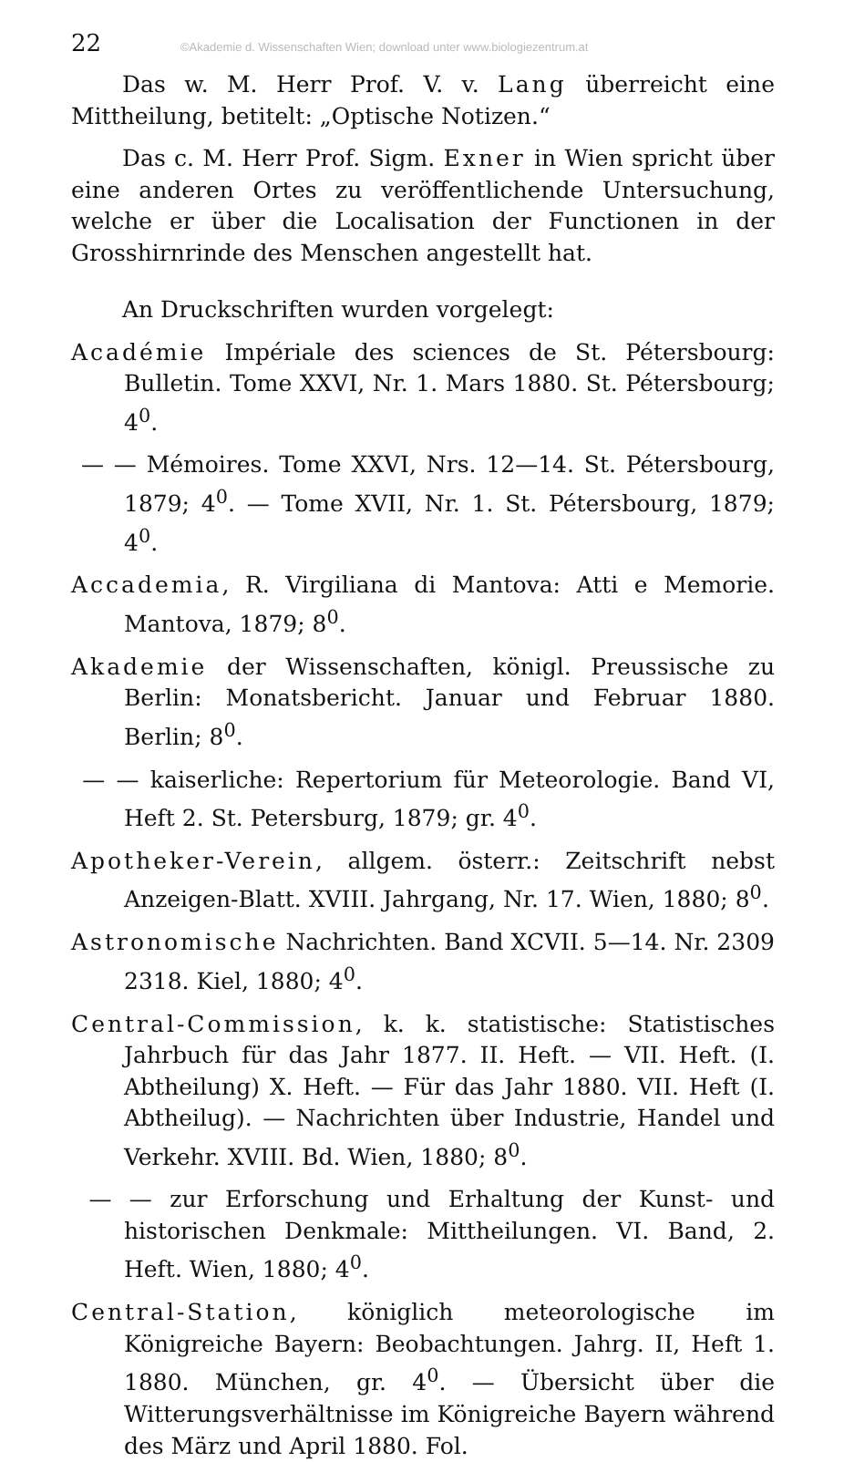22 ©Akademie d. Wissenschaften Wien; download unter www.biologiezentrum.at
Das w. M. Herr Prof. V. v. Lang überreicht eine Mittheilung, betitelt: „Optische Notizen.“
Das c. M. Herr Prof. Sigm. Exner in Wien spricht über eine anderen Ortes zu veröffentlichende Untersuchung, welche er über die Localisation der Functionen in der Grosshirnrinde des Menschen angestellt hat.
An Druckschriften wurden vorgelegt:
Académie Impériale des sciences de St. Pétersbourg: Bulletin. Tome XXVI, Nr. 1. Mars 1880. St. Pétersbourg; 4<sup>0</sup>.
— — Mémoires. Tome XXVI, Nrs. 12—14. St. Pétersbourg, 1879; 4<sup>0</sup>. — Tome XVII, Nr. 1. St. Pétersbourg, 1879; 4<sup>0</sup>.
Accademia, R. Virgiliana di Mantova: Atti e Memorie. Mantova, 1879; 8<sup>0</sup>.
Akademie der Wissenschaften, königl. Preussische zu Berlin: Monatsbericht. Januar und Februar 1880. Berlin; 8<sup>0</sup>.
— — kaiserliche: Repertorium für Meteorologie. Band VI, Heft 2. St. Petersburg, 1879; gr. 4<sup>0</sup>.
Apotheker-Verein, allgem. österr.: Zeitschrift nebst Anzeigen-Blatt. XVIII. Jahrgang, Nr. 17. Wien, 1880; 8<sup>0</sup>.
Astronomische Nachrichten. Band XCVII. 5—14. Nr. 2309 2318. Kiel, 1880; 4<sup>0</sup>.
Central-Commission, k. k. statistische: Statistisches Jahrbuch für das Jahr 1877. II. Heft. — VII. Heft. (I. Abtheilung) X. Heft. — Für das Jahr 1880. VII. Heft (I. Abtheilug). — Nachrichten über Industrie, Handel und Verkehr. XVIII. Bd. Wien, 1880; 8<sup>0</sup>.
— — zur Erforschung und Erhaltung der Kunst- und historischen Denkmale: Mittheilungen. VI. Band, 2. Heft. Wien, 1880; 4<sup>0</sup>.
Central-Station, königlich meteorologische im Königreiche Bayern: Beobachtungen. Jahrg. II, Heft 1. 1880. München, gr. 4<sup>0</sup>. — Übersicht über die Witterungsverhältnisse im Königreiche Bayern während des März und April 1880. Fol.